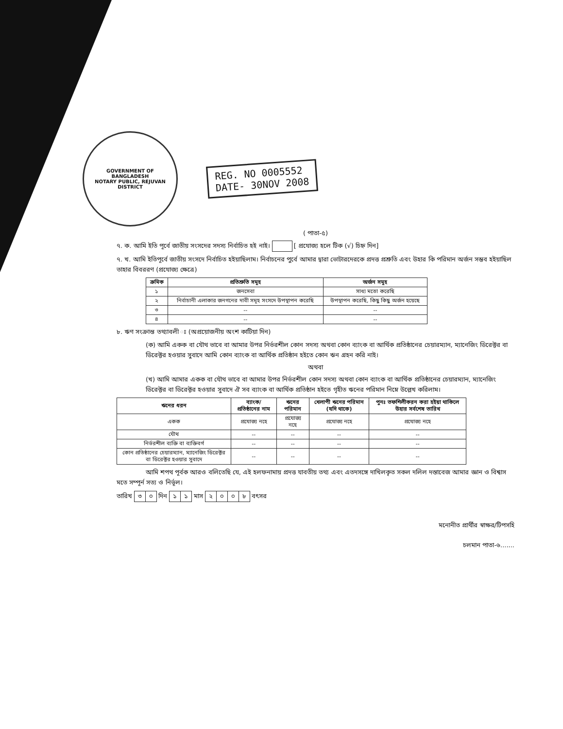GOVERNMENT OF
BANGLADESH
NOTARY PUBLIC, REJUVAN DISTRICT
REG. NO 0005552
DATE- 30NOV 2008
( পাতা-৫)
৭. ক. আমি ইতি পূর্বে জাতীয় সংসদের সদস্য নির্বাচিত হই নাই। [ প্রযোজ্য হলে টিক (√) চিহ্ন দিন]
৭. খ. আমি ইতিপূর্বে জাতীয় সংসদে নির্বাচিত হইয়াছিলাম। নির্বাচনের পুর্বে আমার দ্বারা ভোটারদেরকে প্রদত্ত প্রশ্রুতি এবং উহার কি পরিমান অর্জন সম্ভব হইয়াছিল তাহার বিবররণ (প্রযোজ্য ক্ষেত্রে)
| ক্রমিক | প্রতিশ্রুতি সমূহ | অর্জন সমূহ |
| --- | --- | --- |
| ১ | জনসেবা | সাধ্য মতো করেছি |
| ২ | নির্বাচানী এলাকার জনগনের দাবী সমূহ সংসদে উপস্থাপন করেছি | উপস্থাপন করেছি, কিছু কিছু অর্জন হয়েছে |
| ৩ | -- | -- |
| ৪ | -- | -- |
৮. ঋণ সংক্রান্ত তথ্যাবলী ঃ (অপ্রয়োজনীয় অংশ কাটিয়া দিন)
(ক) আমি একক বা যৌথ ভাবে বা আমার উপর নির্ভরশীল কোন সদস্য অথবা কোন ব্যাংক বা আর্থিক প্রতিষ্ঠানের চেয়ারম্যান, ম্যানেজিং ডিরেক্টর বা ডিরেক্টর হওয়ার সুবাদে আমি কোন ব্যাংক বা আর্থিক প্রতিষ্ঠান হইতে কোন ঋন গ্রহন করি নাই।
অথবা
(খ) আমি আমার একক বা যৌথ ভাবে বা আমার উপর নির্ভরশীল কোন সদস্য অথবা কোন ব্যাংক বা আর্থিক প্রতিষ্ঠানের চেয়ারম্যান, ম্যানেজিং ডিরেক্টর বা ডিরেক্টর হওয়ার সুবাদে ঐ সব ব্যাংক বা আর্থিক প্রতিষ্ঠান হইতে গৃহীত ঋনের পরিমান নিম্নে উল্লেখ করিলাম।
| ঋনের ধরন | ব্যাংক/ প্রতিষ্ঠানের নাম | ঋনের পরিমান | খেলাপী ঋনের পরিমান (যদি থাকে) | পুনঃ তফশিলীকরন করা হইয়া থাকিলে উহার সর্বশেষ তারিখ |
| --- | --- | --- | --- | --- |
| একক | প্রযোজ্য নহে | প্রযোজ্য নহে | প্রযোজ্য নহে | প্রযোজ্য নহে |
| যৌথ | -- | -- | -- | -- |
| নির্ভরশীল ব্যক্তি বা ব্যক্তিবর্গ | -- | -- | -- | -- |
| কোন প্রতিষ্ঠানের চেয়ারম্যান, ম্যানেজিং ডিরেক্টর বা ডিরেক্টর হওয়ার সুবাদে | -- | -- | -- | -- |
আমি শপথ পূর্বক আরও বলিতেছি যে, এই হলফনামায় প্রদত্ত যাবতীয় তথ্য এবং এতদসঙ্গে দাখিলকৃত সকল দলিল দস্তাবেজ আমার জ্ঞান ও বিশ্বাস মতে সম্পূর্ন সত্য ও নির্ভূল।
তারিখ ৩ ০ দিন ১ ১ মাস ২০০৮ বৎসর
মনোনীত প্রার্থীর স্বাক্ষর/টিপসহি
চলমান পাতা-৬.......